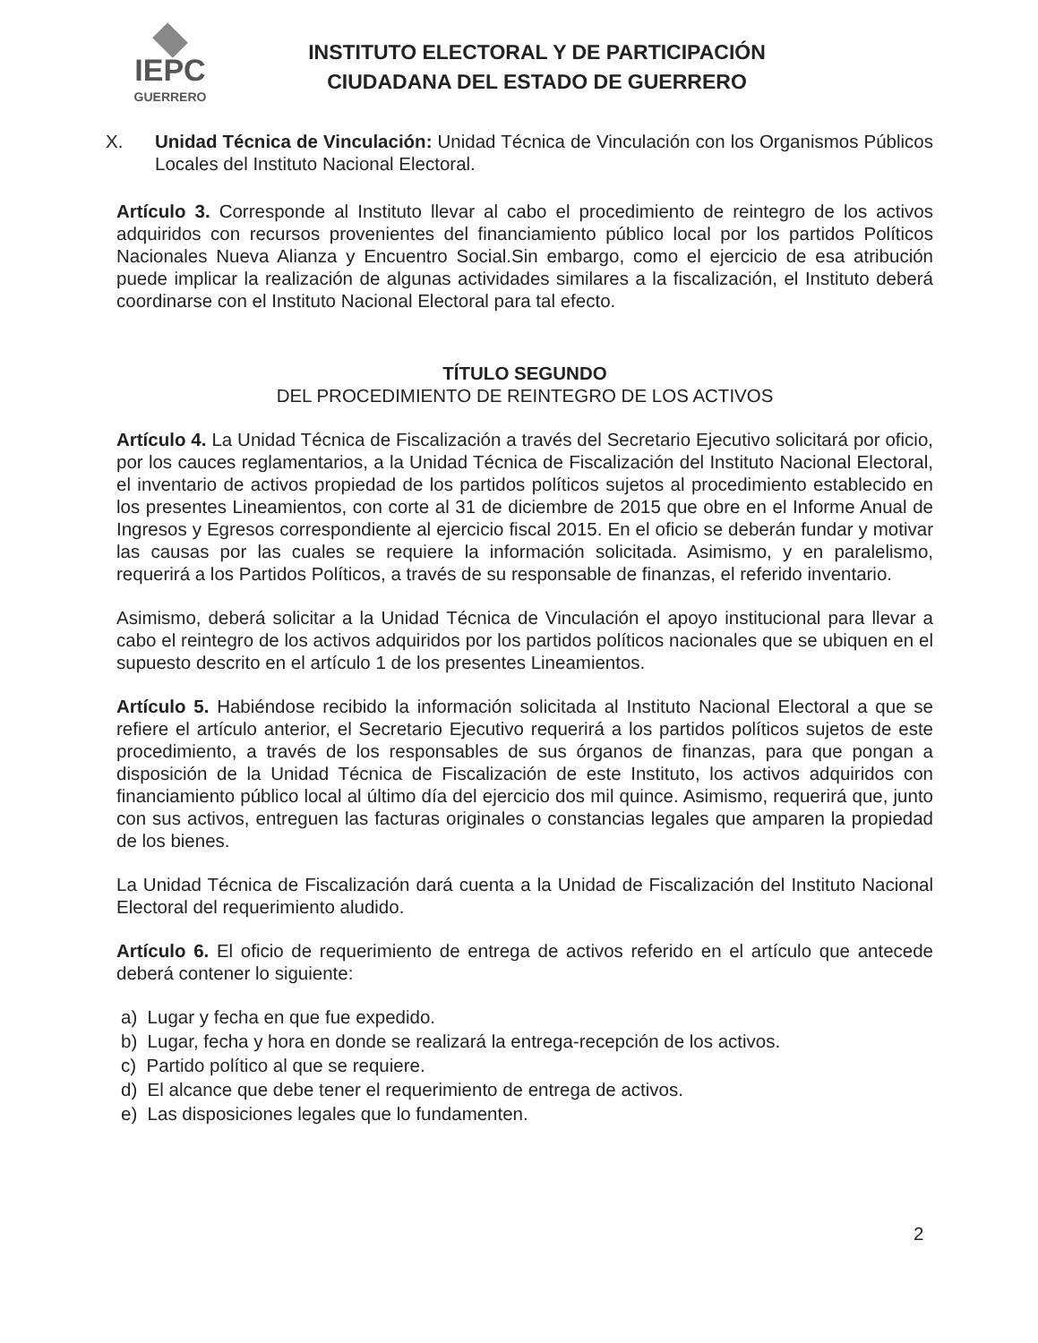IEPC
GUERRERO
INSTITUTO ELECTORAL Y DE PARTICIPACIÓN
CIUDADANA DEL ESTADO DE GUERRERO
X. Unidad Técnica de Vinculación: Unidad Técnica de Vinculación con los Organismos Públicos Locales del Instituto Nacional Electoral.
Artículo 3. Corresponde al Instituto llevar al cabo el procedimiento de reintegro de los activos adquiridos con recursos provenientes del financiamiento público local por los partidos Políticos Nacionales Nueva Alianza y Encuentro Social.Sin embargo, como el ejercicio de esa atribución puede implicar la realización de algunas actividades similares a la fiscalización, el Instituto deberá coordinarse con el Instituto Nacional Electoral para tal efecto.
TÍTULO SEGUNDO
DEL PROCEDIMIENTO DE REINTEGRO DE LOS ACTIVOS
Artículo 4. La Unidad Técnica de Fiscalización a través del Secretario Ejecutivo solicitará por oficio, por los cauces reglamentarios, a la Unidad Técnica de Fiscalización del Instituto Nacional Electoral, el inventario de activos propiedad de los partidos políticos sujetos al procedimiento establecido en los presentes Lineamientos, con corte al 31 de diciembre de 2015 que obre en el Informe Anual de Ingresos y Egresos correspondiente al ejercicio fiscal 2015. En el oficio se deberán fundar y motivar las causas por las cuales se requiere la información solicitada. Asimismo, y en paralelismo, requerirá a los Partidos Políticos, a través de su responsable de finanzas, el referido inventario.
Asimismo, deberá solicitar a la Unidad Técnica de Vinculación el apoyo institucional para llevar a cabo el reintegro de los activos adquiridos por los partidos políticos nacionales que se ubiquen en el supuesto descrito en el artículo 1 de los presentes Lineamientos.
Artículo 5. Habiéndose recibido la información solicitada al Instituto Nacional Electoral a que se refiere el artículo anterior, el Secretario Ejecutivo requerirá a los partidos políticos sujetos de este procedimiento, a través de los responsables de sus órganos de finanzas, para que pongan a disposición de la Unidad Técnica de Fiscalización de este Instituto, los activos adquiridos con financiamiento público local al último día del ejercicio dos mil quince. Asimismo, requerirá que, junto con sus activos, entreguen las facturas originales o constancias legales que amparen la propiedad de los bienes.
La Unidad Técnica de Fiscalización dará cuenta a la Unidad de Fiscalización del Instituto Nacional Electoral del requerimiento aludido.
Artículo 6. El oficio de requerimiento de entrega de activos referido en el artículo que antecede deberá contener lo siguiente:
a) Lugar y fecha en que fue expedido.
b) Lugar, fecha y hora en donde se realizará la entrega-recepción de los activos.
c) Partido político al que se requiere.
d) El alcance que debe tener el requerimiento de entrega de activos.
e) Las disposiciones legales que lo fundamenten.
2